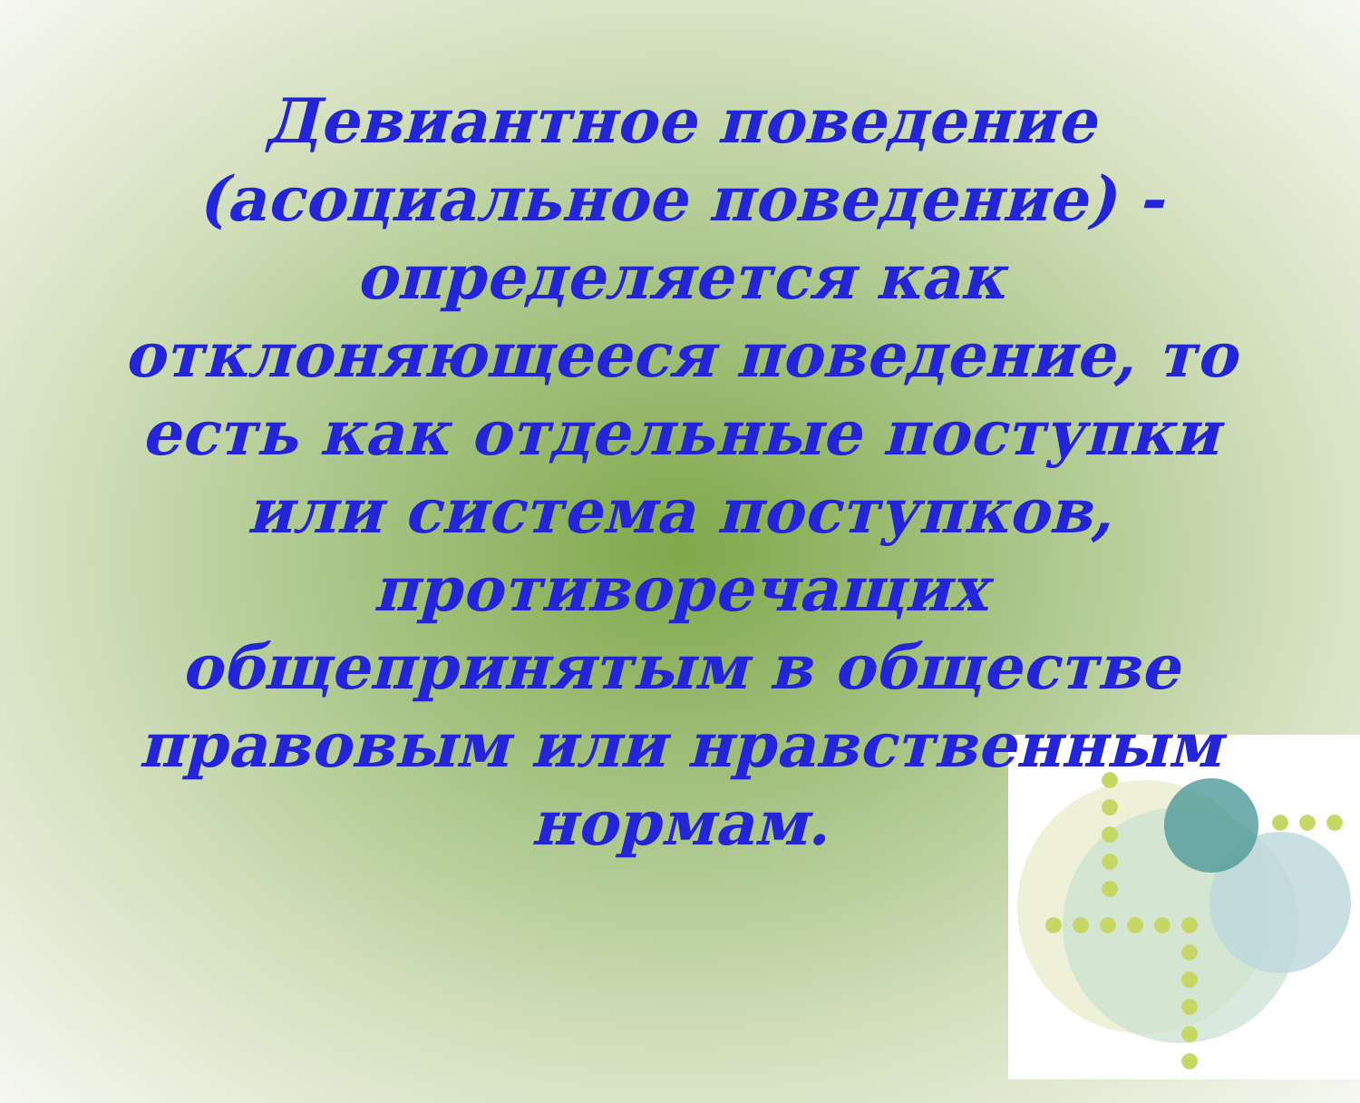Девиантное поведение (асоциальное поведение) - определяется как отклоняющееся поведение, то есть как отдельные поступки или система поступков, противоречащих общепринятым в обществе правовым или нравственным нормам.